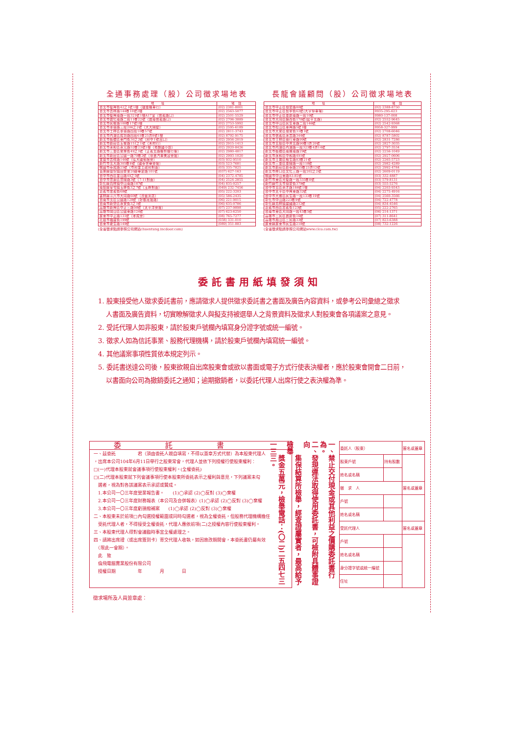全通事務處理（股）公司徵求場地表
| 地 址 | 電 話 |
| --- | --- |
| 台北市復興街42之1號1樓（捷運機車行） | (02) 2381-8001 |
| 台北市吉林路144巷10號2樓 | (02) 2563-5077 |
| 台北市復興南路一段321號1樓A17室（信義路口） | (02) 2501-5529 |
| 台北市敦化南路二段11巷22號（敦南信義路口） | (02) 2706-3889 |
| 台北市民權路100巷17號1樓 | (02) 2753-5992 |
| 台北市承德路三段206之2號（大大隔壁） | (02) 2595-6189 |
| 台北市士林區承德路四段10巷57號 | (02) 2811-3743 |
| 台北市內湖區成功路四段61巷25弄8號1樓 | (02) 8792-9175 |
| 新北市板橋區東門街30之2號（府中1號出口） | (02) 2956-2019 |
| 新北市新莊區五權路151之1號（木材行） | (02) 2915-1413 |
| 新北市永和區永元路52巷23號1樓（秀朗國小前） | (02) 2920-8426 |
| 新北市三重區安樂街49之1號（正義北路聯邦銀行後） | (02) 2980-4817 |
| 新北市新莊區公園一路70巷2號（帝寶汽車美容旁邊） | (02) 2993-1020 |
| 宜蘭市吉祥路146號（弘大國術館旁） | (03) 932-9510 |
| 新竹市北大路305巷8號（國泰世華旁邊） | (03) 523-7681 |
| 桃園市泰成路25號（市府金土政府對面） | (03) 335-7825 |
| 苗栗縣頭份鎮田寮里20鄰華夏路101號 | (037) 627-163 |
| 台中市西區金山路49之5號 | (04) 2372-4785 |
| 台中市豐原區豐陽路3號（7-11對面） | (04) 2524-2855 |
| 彰化縣員林鎮中山南路187號 | (04) 835-0257 |
| 南投縣草屯鎮玉峰街3之7號（玉峰對面） | (049) 232-7456 |
| 嘉義市忠義街68號 | (05) 222-3203 |
| 雲林縣斗六市大同路60號（茂盛米店） | (05) 586-2435 |
| 台南市北區公園路128號（好都底邊路） | (06) 221-9015 |
| 台南市新營區永安街3之1號 | (06) 635-0786 |
| 高雄市新興區中正三路98號（太平洋旁邊） | (07) 237-9898 |
| 高雄市岡山區公園東路124號 | (07) 623-6250 |
| 屏東市中正路131號（孝成旁） | (08) 765-7277 |
| 花蓮市福建街199號 | (038) 331-010 |
| 台東市更生路149號 | (089) 351-883 |
(全省徵求點請參照公司網站chuentung.incdoor.com)
長龍會議顧問（股）公司徵求場地表
| 地 址 | 電 話 |
| --- | --- |
| 台北市中正區博愛路80號 | (02) 2388-8750 |
| 台北市中正區懷寧街62號(大宇停車場) | 0935-295-623 |
| 台北市中正區重慶南路一段10號 | 0980-137-008 |
| 台北市大同區錦西街170號(延平北路) | (02) 2552-9645 |
| 台北市中山區民生東路二段146號 | (02) 2542-9368 |
| 台北市松山區東興路5號1樓 | 0958-327-999 |
| 台北市大安區瑞安街31巷1號 | (02) 2708-6046 |
| 台北市信義區永吉路344號 | (02) 8787-5802 |
| 台北市士林區德行東路99號 | (02) 2831-7286 |
| 台北市北投區中央北路90巷1弄20號 | (02) 2827-3035 |
| 台北市內湖區內湖路一段323巷4弄14號 | (02) 2797-3534 |
| 新北市板橋區南雅南路29號 | (02) 2256-1049 |
| 新北市永和區中和路491號 | (02) 2927-0606 |
| 新北市土城區裕生路83巷21號 | (02) 2265-5723 |
| 新北市三重區重陽路一段118號 | (02) 2982-4289 |
| 新北市新莊區新泰路255巷23弄12號 | (02) 2992-4784 |
| 新北市林口區文化三路一段202之2號 | (02) 2609-0119 |
| 桃園市中山東路83-85號 | (03) 332-4887 |
| 新竹市東區光復路一段335巷8號 | (03) 579-8131 |
| 新竹縣竹北市博愛街379號 | (03) 555-5276 |
| 台中市北區英才路184號1樓 | (04) 2203-9343 |
| 台中市太平區中興東路32號 | (04) 2275-4916 |
| 台中市大雅區民生路一段133巷19號 | (04) 2560-3566 |
| 彰化市中山路223巷9號 | (04) 722-4778 |
| 彰化縣員林鎮建國路212號 | (04) 834-4546 |
| 嘉義市西區志義街123號 | (05) 222-2765 |
| 台南市東區大同路一段45巷5號 | (06) 214-1371 |
| 高雄市三民區寶慶街16號 | (07) 311-8641 |
| 高雄市鳳山區三民路33號 | (07) 823-6388 |
| 屏東縣屏東市民生路218號 | (08) 732-1226 |
(全省徵求點請參照公司網站www.clco.com.tw)
委託書用紙填發須知
1. 股東接受他人徵求委託書前，應請徵求人提供徵求委託書之書面及廣告內容資料，或參考公司彙總之徵求
人書面及廣告資料，切實瞭解徵求人與擬支持被選舉人之背景資料及徵求人對股東會各項議案之意見。
2. 受託代理人如非股東，請於股東戶號欄內填寫身分證字號或統一編號。
3. 徵求人如為信託事業、股務代理機構，請於股東戶號欄內填寫統一編號。
4. 其他議案事項性質依本規定列示。
5. 委託書送達公司後，股東欲親自出席股東會或欲以書面或電子方式行使表決權者，應於股東會開會二日前，
以書面向公司為撤銷委託之通知；逾期撤銷者，以委託代理人出席行使之表決權為準。
委託書
一、茲委託　　　　　君（須由委託人親自填寫，不得以蓋章方式代替）為本股東代理人
，出席本公司104年6月11日舉行之股東常會，代理人並依下列授權行使股東權利：
□(一)代理本股東就會議事項行使股東權利。(全權委託)
□(二)代理本股東就下列會議事項行使本股東所委託表示之權利與意見，下列議案未勾
　選者，視為對各該議案表示承認或贊成。
　1.本公司一〇三年度營業報告書。　　(1)◯承認 (2)◯反對 (3)◯棄權
　2.本公司一〇三年度財務報表（本公司及合併報表）(1)◯承認 (2)◯反對 (3)◯棄權
　3.本公司一〇三年度虧損撥補案　　(1)◯承認 (2)◯反對 (3)◯棄權
二、本股東未於前項□內勾選授權範圍或同時勾選者，視為全權委託，但股務代理機構擔任
　受託代理人者，不得接受全權委託，代理人應依前項(二)之授權內容行使股東權利。
三、本股東代理人得對會議臨時事宜全權處理之。
四、請將出席證（或出席簽到卡）寄交代理人收執，如因故改期開會，本委託書仍屬有效
　（限此一會期）。
　此　致
　倫飛電腦實業股份有限公司
　授權日期　　　　　年　　　　月　　　　日
一、禁止交付現金或其他利益之價購委託書行為。
二、發現違法取得使用委託書，可檢附具體事證向
　　集保結算所檢舉，經查證屬實者，最高給予檢舉
　　獎金五萬元，檢舉電話：(〇二)二五四七三一三三。
| 委託人（股東） | | 簽名或蓋章 |
| 股東戶號 | 持有股數 | |
| 姓名或名稱 | | |
| 徵 求 人 | | 簽名或蓋章 |
| 戶號 | | |
| 姓名或名稱 | | |
| 受託代理人 | | 簽名或蓋章 |
| 戶號 | | |
| 姓名或名稱 | | |
| 身分證字號或統一編號 | | |
| 住址 | | |
徵求場所及人員簽章處：